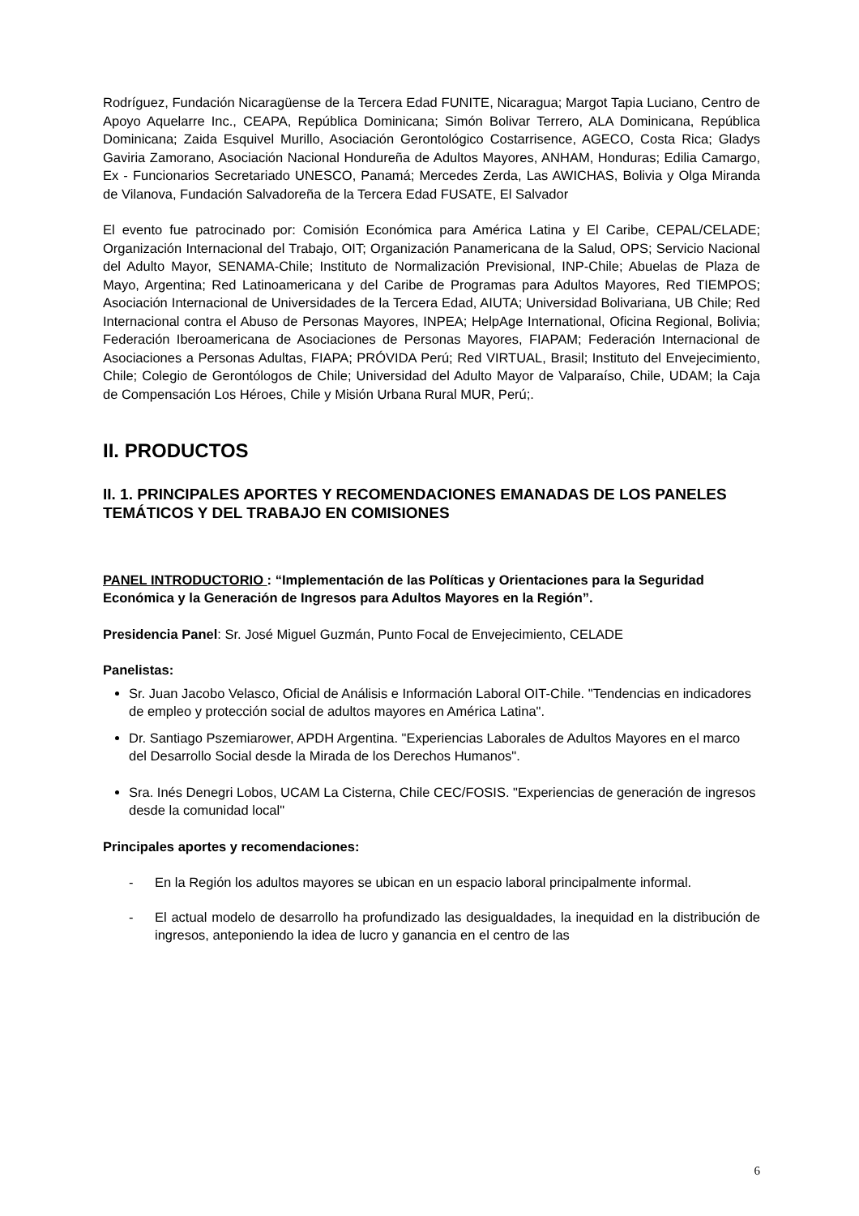Rodríguez, Fundación Nicaragüense de la Tercera Edad FUNITE, Nicaragua; Margot Tapia Luciano, Centro de Apoyo Aquelarre Inc., CEAPA, República Dominicana; Simón Bolivar Terrero, ALA Dominicana, República Dominicana; Zaida Esquivel Murillo, Asociación Gerontológico Costarrisence, AGECO, Costa Rica; Gladys Gaviria Zamorano, Asociación Nacional Hondureña de Adultos Mayores, ANHAM, Honduras; Edilia Camargo, Ex - Funcionarios Secretariado UNESCO, Panamá; Mercedes Zerda, Las AWICHAS, Bolivia y Olga Miranda de Vilanova, Fundación Salvadoreña de la Tercera Edad FUSATE, El Salvador
El evento fue patrocinado por: Comisión Económica para América Latina y El Caribe, CEPAL/CELADE; Organización Internacional del Trabajo, OIT; Organización Panamericana de la Salud, OPS; Servicio Nacional del Adulto Mayor, SENAMA-Chile; Instituto de Normalización Previsional, INP-Chile; Abuelas de Plaza de Mayo, Argentina; Red Latinoamericana y del Caribe de Programas para Adultos Mayores, Red TIEMPOS; Asociación Internacional de Universidades de la Tercera Edad, AIUTA; Universidad Bolivariana, UB Chile; Red Internacional contra el Abuso de Personas Mayores, INPEA; HelpAge International, Oficina Regional, Bolivia; Federación Iberoamericana de Asociaciones de Personas Mayores, FIAPAM; Federación Internacional de Asociaciones a Personas Adultas, FIAPA; PRÓVIDA Perú; Red VIRTUAL, Brasil; Instituto del Envejecimiento, Chile; Colegio de Gerontólogos de Chile; Universidad del Adulto Mayor de Valparaíso, Chile, UDAM; la Caja de Compensación Los Héroes, Chile y Misión Urbana Rural MUR, Perú;.
II. PRODUCTOS
II. 1. PRINCIPALES APORTES Y RECOMENDACIONES EMANADAS DE LOS PANELES TEMÁTICOS Y DEL TRABAJO EN COMISIONES
PANEL INTRODUCTORIO : “Implementación de las Políticas y Orientaciones para la Seguridad Económica y la Generación de Ingresos para Adultos Mayores en la Región”.
Presidencia Panel: Sr. José Miguel Guzmán, Punto Focal de Envejecimiento, CELADE
Panelistas:
Sr. Juan Jacobo Velasco, Oficial de Análisis e Información Laboral OIT-Chile. "Tendencias en indicadores de empleo y protección social de adultos mayores en América Latina".
Dr. Santiago Pszemiarower, APDH Argentina. "Experiencias Laborales de Adultos Mayores en el marco del Desarrollo Social desde la Mirada de los Derechos Humanos".
Sra. Inés Denegri Lobos, UCAM La Cisterna, Chile CEC/FOSIS. "Experiencias de generación de ingresos desde la comunidad local"
Principales aportes y recomendaciones:
- En la Región los adultos mayores se ubican en un espacio laboral principalmente informal.
- El actual modelo de desarrollo ha profundizado las desigualdades, la inequidad en la distribución de ingresos, anteponiendo la idea de lucro y ganancia en el centro de las
6